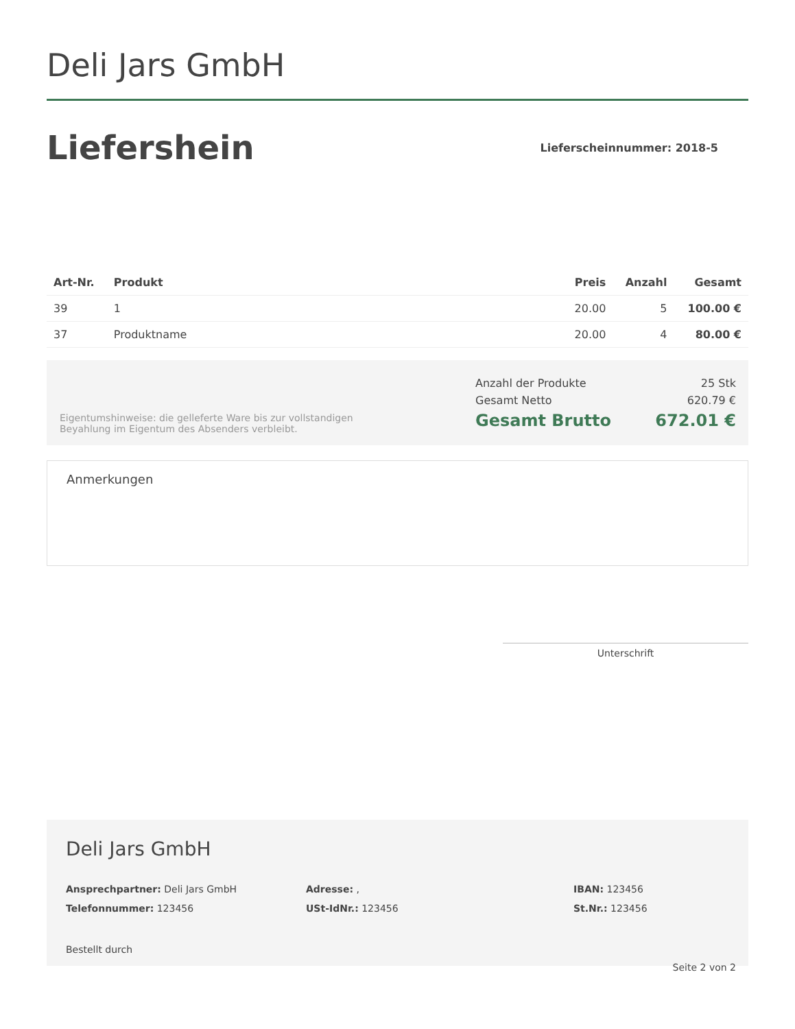Deli Jars GmbH
Liefershein
Lieferscheinnummer: 2018-5
| Art-Nr. | Produkt | Preis | Anzahl | Gesamt |
| --- | --- | --- | --- | --- |
| 39 | 1 | 20.00 | 5 | 100.00 € |
| 37 | Produktname | 20.00 | 4 | 80.00 € |
Eigentumshinweise: die gelleferte Ware bis zur vollstandigen Beyahlung im Eigentum des Absenders verbleibt.
Anzahl der Produkte 25 Stk
Gesamt Netto 620.79 €
Gesamt Brutto 672.01 €
Anmerkungen
Unterschrift
Deli Jars GmbH
Ansprechpartner: Deli Jars GmbH
Telefonnummer: 123456
Adresse: ,
USt-IdNr.: 123456
IBAN: 123456
St.Nr.: 123456
Bestellt durch
Seite 2 von 2